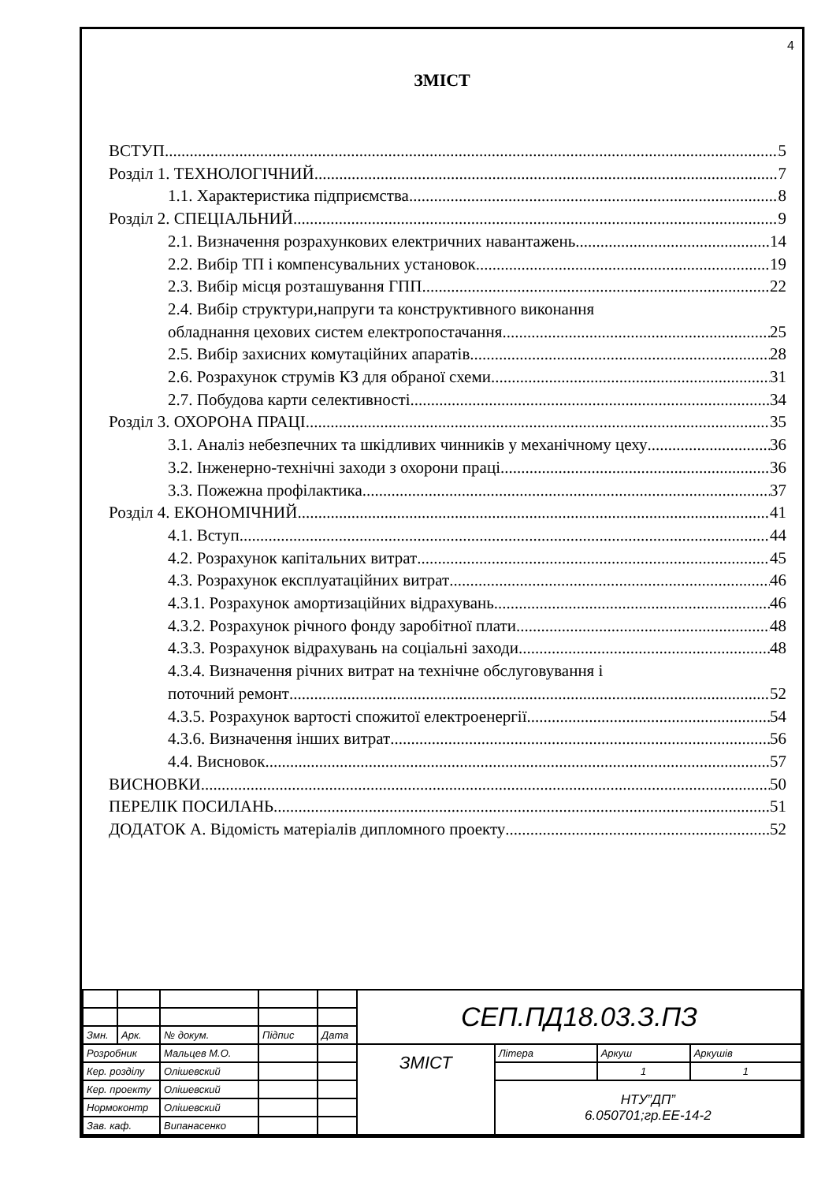4
ЗМІСТ
ВСТУП 5
Розділ 1. ТЕХНОЛОГІЧНИЙ 7
1.1. Характеристика підприємства 8
Розділ 2. СПЕЦІАЛЬНИЙ 9
2.1. Визначення розрахункових електричних навантажень 14
2.2. Вибір ТП і компенсувальних установок 19
2.3. Вибір місця розташування ГПП 22
2.4. Вибір структури,напруги та конструктивного виконання
обладнання цехових систем електропостачання 25
2.5. Вибір захисних комутаційних апаратів 28
2.6. Розрахунок струмів КЗ для обраної схеми 31
2.7. Побудова карти селективності 34
Розділ 3. ОХОРОНА ПРАЦІ 35
3.1. Аналіз небезпечних та шкідливих чинників у механічному цеху 36
3.2. Інженерно-технічні заходи з охорони праці 36
3.3. Пожежна профілактика 37
Розділ 4. ЕКОНОМІЧНИЙ 41
4.1. Вступ 44
4.2. Розрахунок капітальних витрат 45
4.3. Розрахунок експлуатаційних витрат 46
4.3.1. Розрахунок амортизаційних відрахувань 46
4.3.2. Розрахунок річного фонду заробітної плати 48
4.3.3. Розрахунок відрахувань на соціальні заходи 48
4.3.4. Визначення річних витрат на технічне обслуговування і
поточний ремонт 52
4.3.5. Розрахунок вартості спожитої електроенергії 54
4.3.6. Визначення інших витрат 56
4.4. Висновок 57
ВИСНОВКИ 50
ПЕРЕЛІК ПОСИЛАНЬ 51
ДОДАТОК А. Відомість матеріалів дипломного проекту 52
| | | | | | СЕП.ПД18.03.З.ПЗ | | | |
| Змн. | Арк. | № докум. | Підпис | Дата | | | | |
| Розробник | | Мальцев М.О. | | | ЗМІСТ | Літера | Аркуш | Аркушів |
| Кер. розділу | | Олішевский | | | | | 1 | 1 |
| Кер. проекту | | Олішевский | | | | НТУ”ДП” 6.050701;гр.ЕЕ-14-2 | | |
| Нормоконтр | | Олішевский | | | | | | |
| Зав. каф. | | Випанасенко | | | | | | |